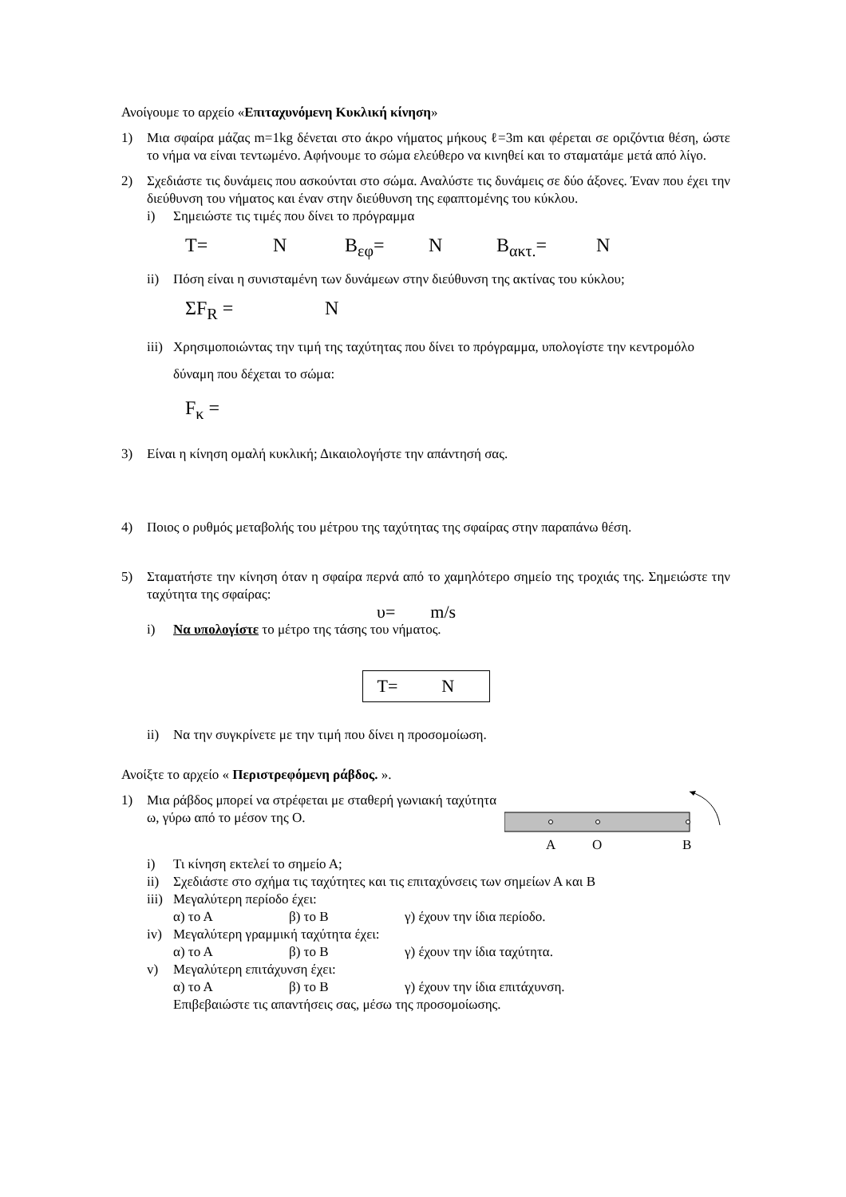Ανοίγουμε το αρχείο «Επιταχυνόμενη Κυκλική κίνηση»
1) Μια σφαίρα μάζας m=1kg δένεται στο άκρο νήματος μήκους ℓ=3m και φέρεται σε οριζόντια θέση, ώστε το νήμα να είναι τεντωμένο. Αφήνουμε το σώμα ελεύθερο να κινηθεί και το σταματάμε μετά από λίγο.
2) Σχεδιάστε τις δυνάμεις που ασκούνται στο σώμα. Αναλύστε τις δυνάμεις σε δύο άξονες. Έναν που έχει την διεύθυνση του νήματος και έναν στην διεύθυνση της εφαπτομένης του κύκλου.
i) Σημειώστε τις τιμές που δίνει το πρόγραμμα
T= N B<sub>εφ</sub>= N B<sub>ακτ.</sub>= N
ii) Πόση είναι η συνισταμένη των δυνάμεων στην διεύθυνση της ακτίνας του κύκλου;
ΣF<sub>R</sub> = N
iii)
Χρησιμοποιώντας την τιμή της ταχύτητας που δίνει το πρόγραμμα, υπολογίστε την κεντρομόλο δύναμη που δέχεται το σώμα:
F<sub>κ</sub> =
3) Είναι η κίνηση ομαλή κυκλική; Δικαιολογήστε την απάντησή σας.
4) Ποιος ο ρυθμός μεταβολής του μέτρου της ταχύτητας της σφαίρας στην παραπάνω θέση.
5) Σταματήστε την κίνηση όταν η σφαίρα περνά από το χαμηλότερο σημείο της τροχιάς της. Σημειώστε την ταχύτητα της σφαίρας:
υ= m/s
i) Να υπολογίστε το μέτρο της τάσης του νήματος.
T= N
ii) Να την συγκρίνετε με την τιμή που δίνει η προσομοίωση.
Ανοίξτε το αρχείο « Περιστρεφόμενη ράβδος. ».
1) Μια ράβδος μπορεί να στρέφεται με σταθερή γωνιακή ταχύτητα ω, γύρω από το μέσον της O.
A
O
B
i) Τι κίνηση εκτελεί το σημείο Α;
ii) Σχεδιάστε στο σχήμα τις ταχύτητες και τις επιταχύνσεις των σημείων Α και Β
iii)
Μεγαλύτερη περίοδο έχει:
α) το Α β) το Β γ) έχουν την ίδια περίοδο.
iv) Μεγαλύτερη γραμμική ταχύτητα έχει:
α) το Α β) το Β γ) έχουν την ίδια ταχύτητα.
v) Μεγαλύτερη επιτάχυνση έχει:
α) το Α β) το Β γ) έχουν την ίδια επιτάχυνση.
Επιβεβαιώστε τις απαντήσεις σας, μέσω της προσομοίωσης.